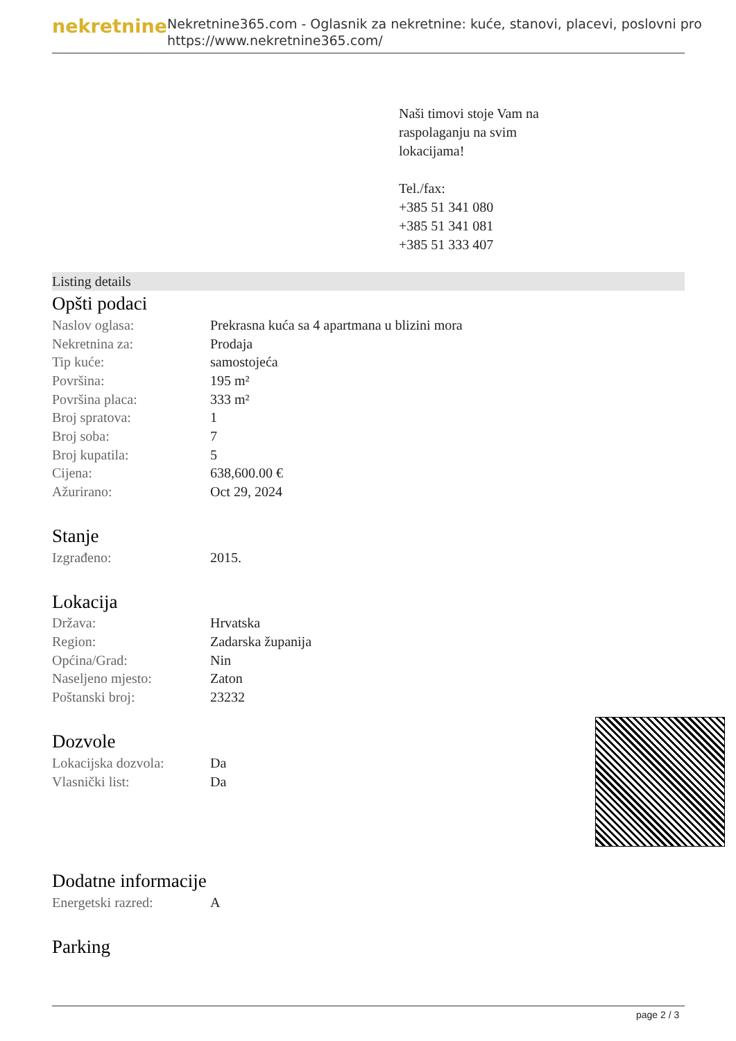nekretnine
Nekretnine365.com - Oglasnik za nekretnine: kuće, stanovi, placevi, poslovni pro
https://www.nekretnine365.com/
Naši timovi stoje Vam na
raspolaganju na svim
lokacijama!
Tel./fax:
+385 51 341 080
+385 51 341 081
+385 51 333 407
Listing details
Opšti podaci
| Naslov oglasa: | Prekrasna kuća sa 4 apartmana u blizini mora |
| Nekretnina za: | Prodaja |
| Tip kuće: | samostojeća |
| Površina: | 195 m² |
| Površina placa: | 333 m² |
| Broj spratova: | 1 |
| Broj soba: | 7 |
| Broj kupatila: | 5 |
| Cijena: | 638,600.00 € |
| Ažurirano: | Oct 29, 2024 |
Stanje
| Izgrađeno: | 2015. |
Lokacija
| Država: | Hrvatska |
| Region: | Zadarska županija |
| Općina/Grad: | Nin |
| Naseljeno mjesto: | Zaton |
| Poštanski broj: | 23232 |
Dozvole
| Lokacijska dozvola: | Da |
| Vlasnički list: | Da |
Dodatne informacije
| Energetski razred: | A |
Parking
page 2 / 3